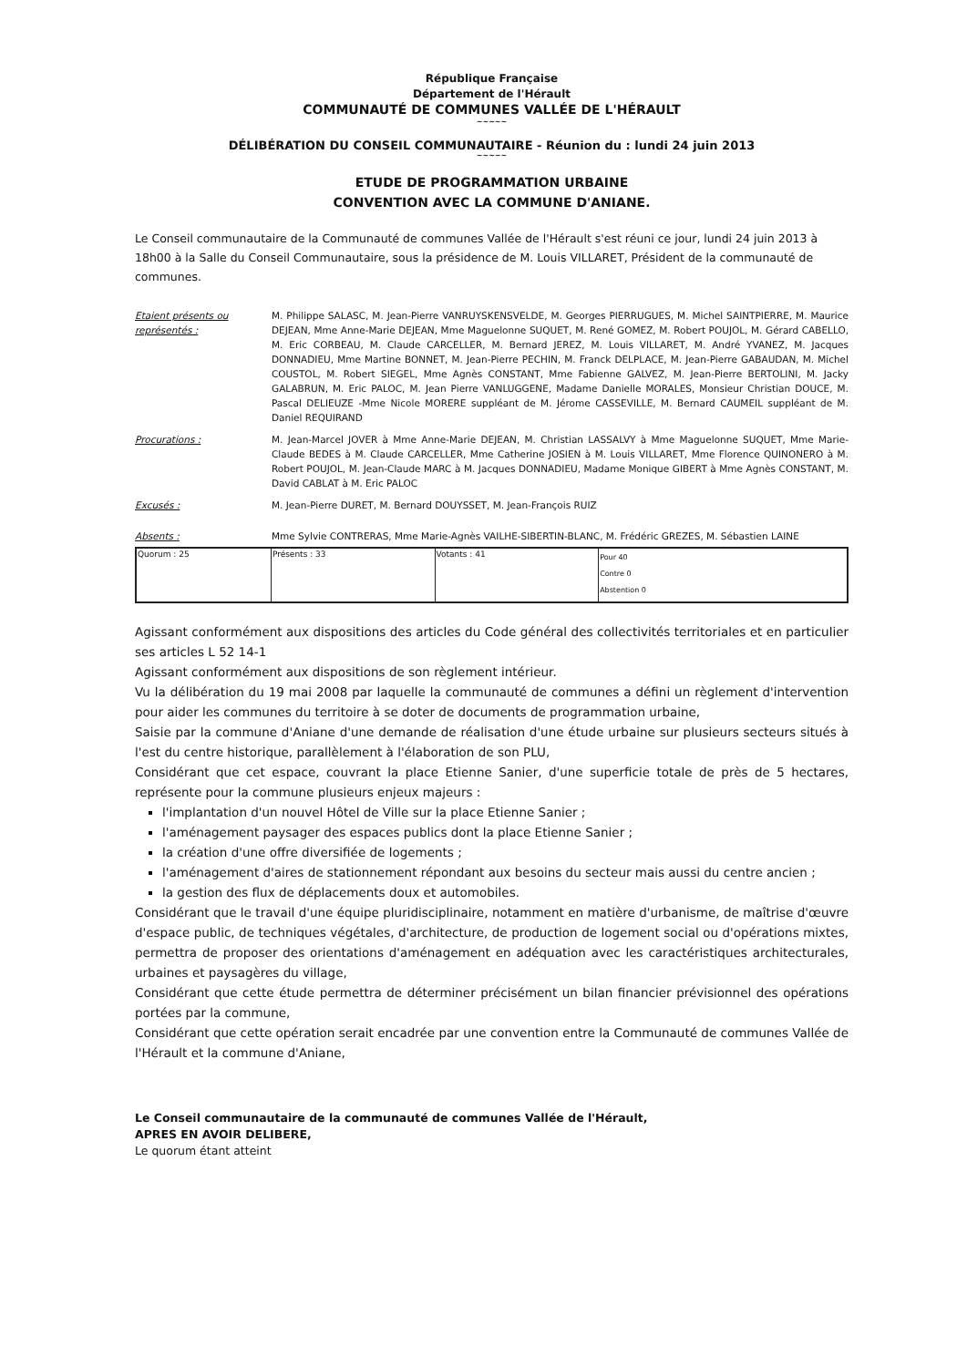République Française
Département de l'Hérault
COMMUNAUTÉ DE COMMUNES VALLÉE DE L'HÉRAULT
~~~~~
DÉLIBÉRATION DU CONSEIL COMMUNAUTAIRE - Réunion du : lundi 24 juin 2013
~~~~~
ETUDE DE PROGRAMMATION URBAINE
CONVENTION AVEC LA COMMUNE D'ANIANE.
Le Conseil communautaire de la Communauté de communes Vallée de l'Hérault s'est réuni ce jour, lundi 24 juin 2013 à 18h00 à la Salle du Conseil Communautaire, sous la présidence de M. Louis VILLARET, Président de la communauté de communes.
Etaient présents ou représentés :
M. Philippe SALASC, M. Jean-Pierre VANRUYSKENSVELDE, M. Georges PIERRUGUES, M. Michel SAINTPIERRE, M. Maurice DEJEAN, Mme Anne-Marie DEJEAN, Mme Maguelonne SUQUET, M. René GOMEZ, M. Robert POUJOL, M. Gérard CABELLO, M. Eric CORBEAU, M. Claude CARCELLER, M. Bernard JEREZ, M. Louis VILLARET, M. André YVANEZ, M. Jacques DONNADIEU, Mme Martine BONNET, M. Jean-Pierre PECHIN, M. Franck DELPLACE, M. Jean-Pierre GABAUDAN, M. Michel COUSTOL, M. Robert SIEGEL, Mme Agnès CONSTANT, Mme Fabienne GALVEZ, M. Jean-Pierre BERTOLINI, M. Jacky GALABRUN, M. Eric PALOC, M. Jean Pierre VANLUGGENE, Madame Danielle MORALES, Monsieur Christian DOUCE, M. Pascal DELIEUZE -Mme Nicole MORERE suppléant de M. Jérome CASSEVILLE, M. Bernard CAUMEIL suppléant de M. Daniel REQUIRAND
Procurations : M. Jean-Marcel JOVER à Mme Anne-Marie DEJEAN, M. Christian LASSALVY à Mme Maguelonne SUQUET, Mme Marie-Claude BEDES à M. Claude CARCELLER, Mme Catherine JOSIEN à M. Louis VILLARET, Mme Florence QUINONERO à M. Robert POUJOL, M. Jean-Claude MARC à M. Jacques DONNADIEU, Madame Monique GIBERT à Mme Agnès CONSTANT, M. David CABLAT à M. Eric PALOC
Excusés : M. Jean-Pierre DURET, M. Bernard DOUYSSET, M. Jean-François RUIZ
Absents : Mme Sylvie CONTRERAS, Mme Marie-Agnès VAILHE-SIBERTIN-BLANC, M. Frédéric GREZES, M. Sébastien LAINE
| Quorum : 25 | Présents : 33 | Votants : 41 | Pour 40 Contre 0 Abstention 0 |
Agissant conformément aux dispositions des articles du Code général des collectivités territoriales et en particulier ses articles L 52 14-1
Agissant conformément aux dispositions de son règlement intérieur.
Vu la délibération du 19 mai 2008 par laquelle la communauté de communes a défini un règlement d'intervention pour aider les communes du territoire à se doter de documents de programmation urbaine,
Saisie par la commune d'Aniane d'une demande de réalisation d'une étude urbaine sur plusieurs secteurs situés à l'est du centre historique, parallèlement à l'élaboration de son PLU,
Considérant que cet espace, couvrant la place Etienne Sanier, d'une superficie totale de près de 5 hectares, représente pour la commune plusieurs enjeux majeurs :
l'implantation d'un nouvel Hôtel de Ville sur la place Etienne Sanier ;
l'aménagement paysager des espaces publics dont la place Etienne Sanier ;
la création d'une offre diversifiée de logements ;
l'aménagement d'aires de stationnement répondant aux besoins du secteur mais aussi du centre ancien ;
la gestion des flux de déplacements doux et automobiles.
Considérant que le travail d'une équipe pluridisciplinaire, notamment en matière d'urbanisme, de maîtrise d'œuvre d'espace public, de techniques végétales, d'architecture, de production de logement social ou d'opérations mixtes, permettra de proposer des orientations d'aménagement en adéquation avec les caractéristiques architecturales, urbaines et paysagères du village,
Considérant que cette étude permettra de déterminer précisément un bilan financier prévisionnel des opérations portées par la commune,
Considérant que cette opération serait encadrée par une convention entre la Communauté de communes Vallée de l'Hérault et la commune d'Aniane,
Le Conseil communautaire de la communauté de communes Vallée de l'Hérault,
APRES EN AVOIR DELIBERE,
Le quorum étant atteint